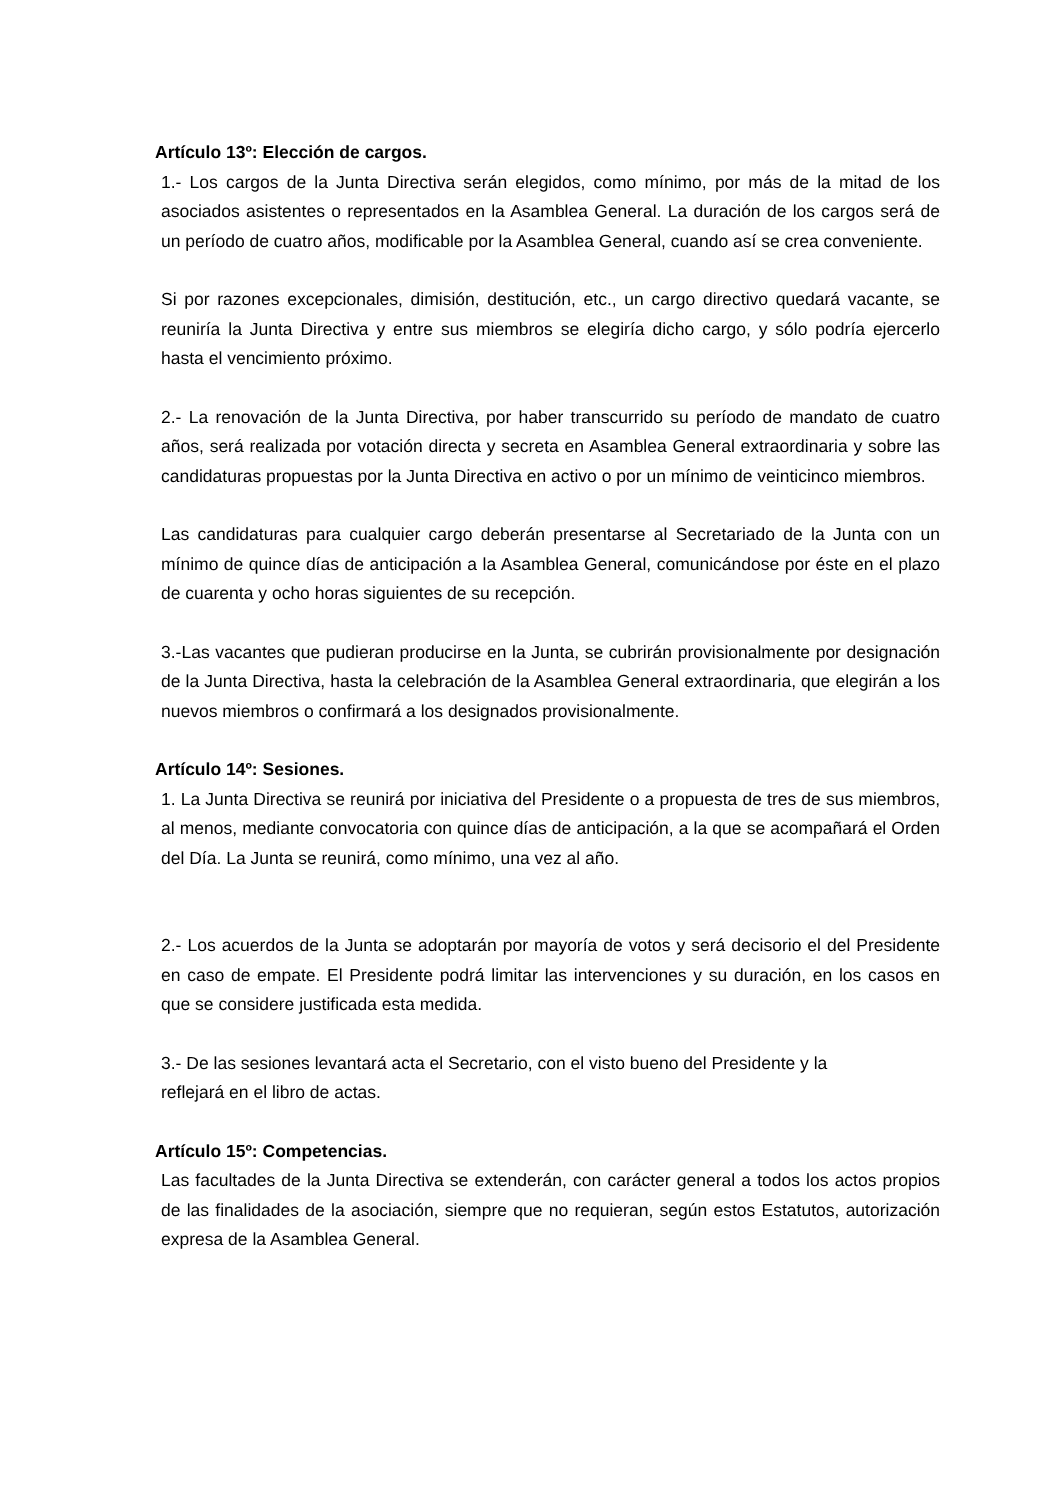Artículo 13º: Elección de cargos.
1.- Los cargos de la Junta Directiva serán elegidos, como mínimo, por más de la mitad de los asociados asistentes o representados en la Asamblea General. La duración de los cargos será de un período de cuatro años, modificable por la Asamblea General, cuando así se crea conveniente.
Si por razones excepcionales, dimisión, destitución, etc., un cargo directivo quedará vacante, se reuniría la Junta Directiva y entre sus miembros se elegiría dicho cargo, y sólo podría ejercerlo hasta el vencimiento próximo.
2.- La renovación de la Junta Directiva, por haber transcurrido su período de mandato de cuatro años, será realizada por votación directa y secreta en Asamblea General extraordinaria y sobre las candidaturas propuestas por la Junta Directiva en activo o por un mínimo de veinticinco miembros.
Las candidaturas para cualquier cargo deberán presentarse al Secretariado de la Junta con un mínimo de quince días de anticipación a la Asamblea General, comunicándose por éste en el plazo de cuarenta y ocho horas siguientes de su recepción.
3.-Las vacantes que pudieran producirse en la Junta, se cubrirán provisionalmente por designación de la Junta Directiva, hasta la celebración de la Asamblea General extraordinaria, que elegirán a los nuevos miembros o confirmará a los designados provisionalmente.
Artículo 14º: Sesiones.
1. La Junta Directiva se reunirá por iniciativa del Presidente o a propuesta de tres de sus miembros, al menos, mediante convocatoria con quince días de anticipación, a la que se acompañará el Orden del Día. La Junta se reunirá, como mínimo, una vez al año.
2.- Los acuerdos de la Junta se adoptarán por mayoría de votos y será decisorio el del Presidente en caso de empate. El Presidente podrá limitar las intervenciones y su duración, en los casos en que se considere justificada esta medida.
3.- De las sesiones levantará acta el Secretario, con el visto bueno del Presidente y la
reflejará en el libro de actas.
Artículo 15º: Competencias.
Las facultades de la Junta Directiva se extenderán, con carácter general a todos los actos propios de las finalidades de la asociación, siempre que no requieran, según estos Estatutos, autorización expresa de la Asamblea General.